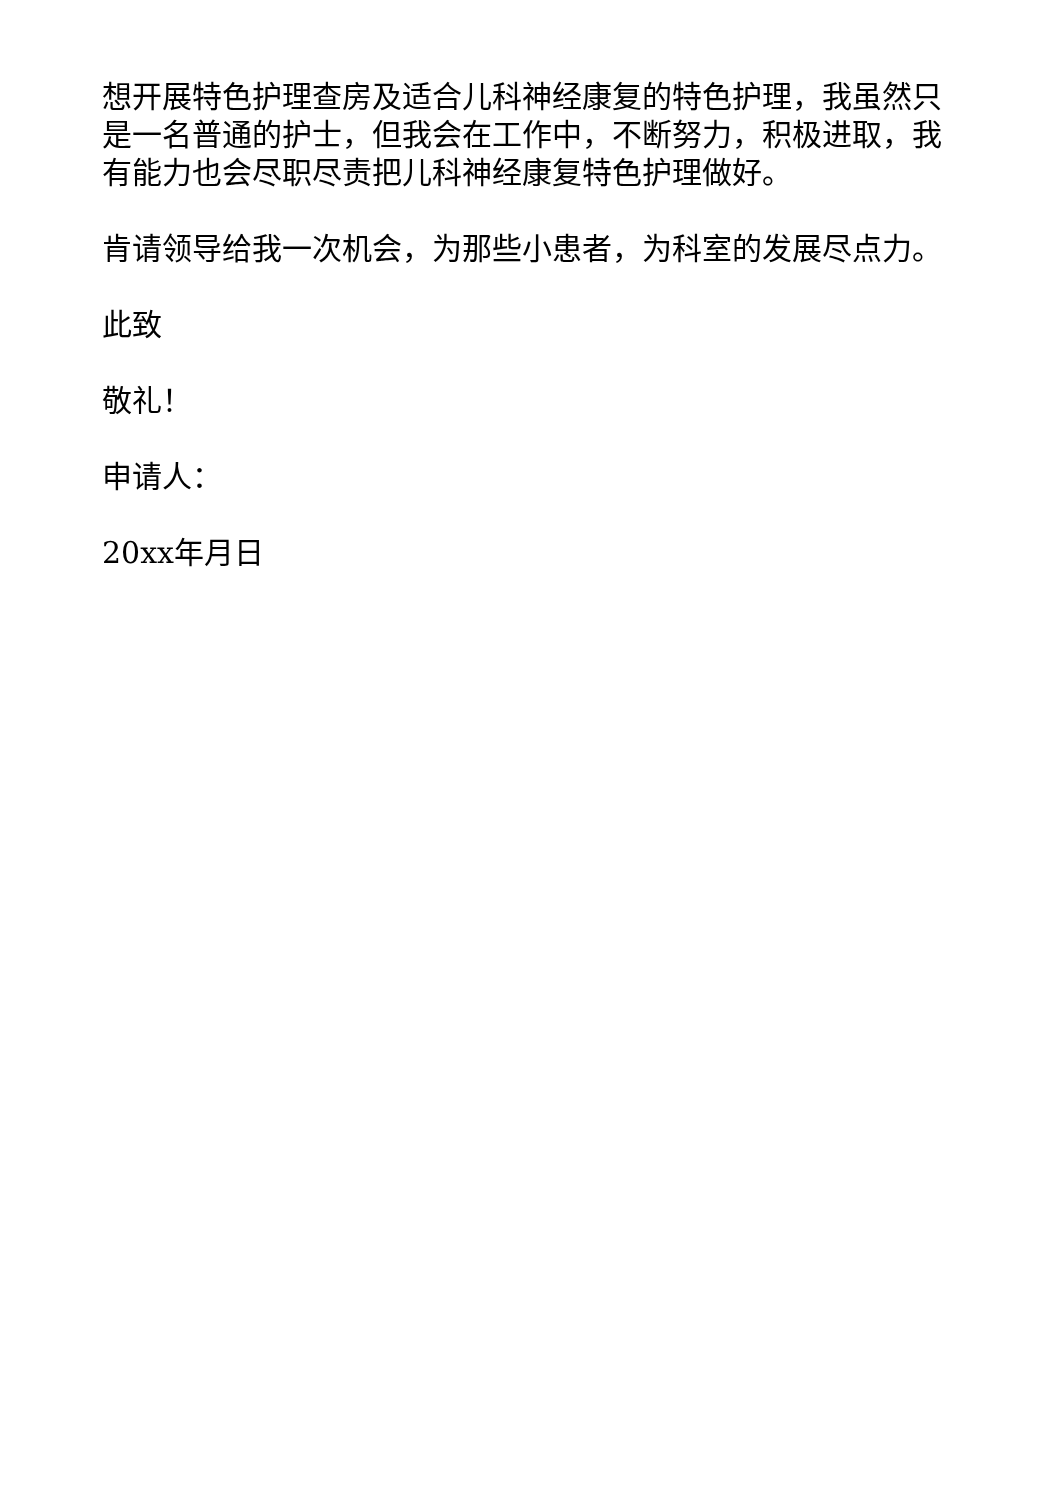想开展特色护理查房及适合儿科神经康复的特色护理，我虽然只是一名普通的护士，但我会在工作中，不断努力，积极进取，我有能力也会尽职尽责把儿科神经康复特色护理做好。
肯请领导给我一次机会，为那些小患者，为科室的发展尽点力。
此致
敬礼！
申请人：
20xx年月日